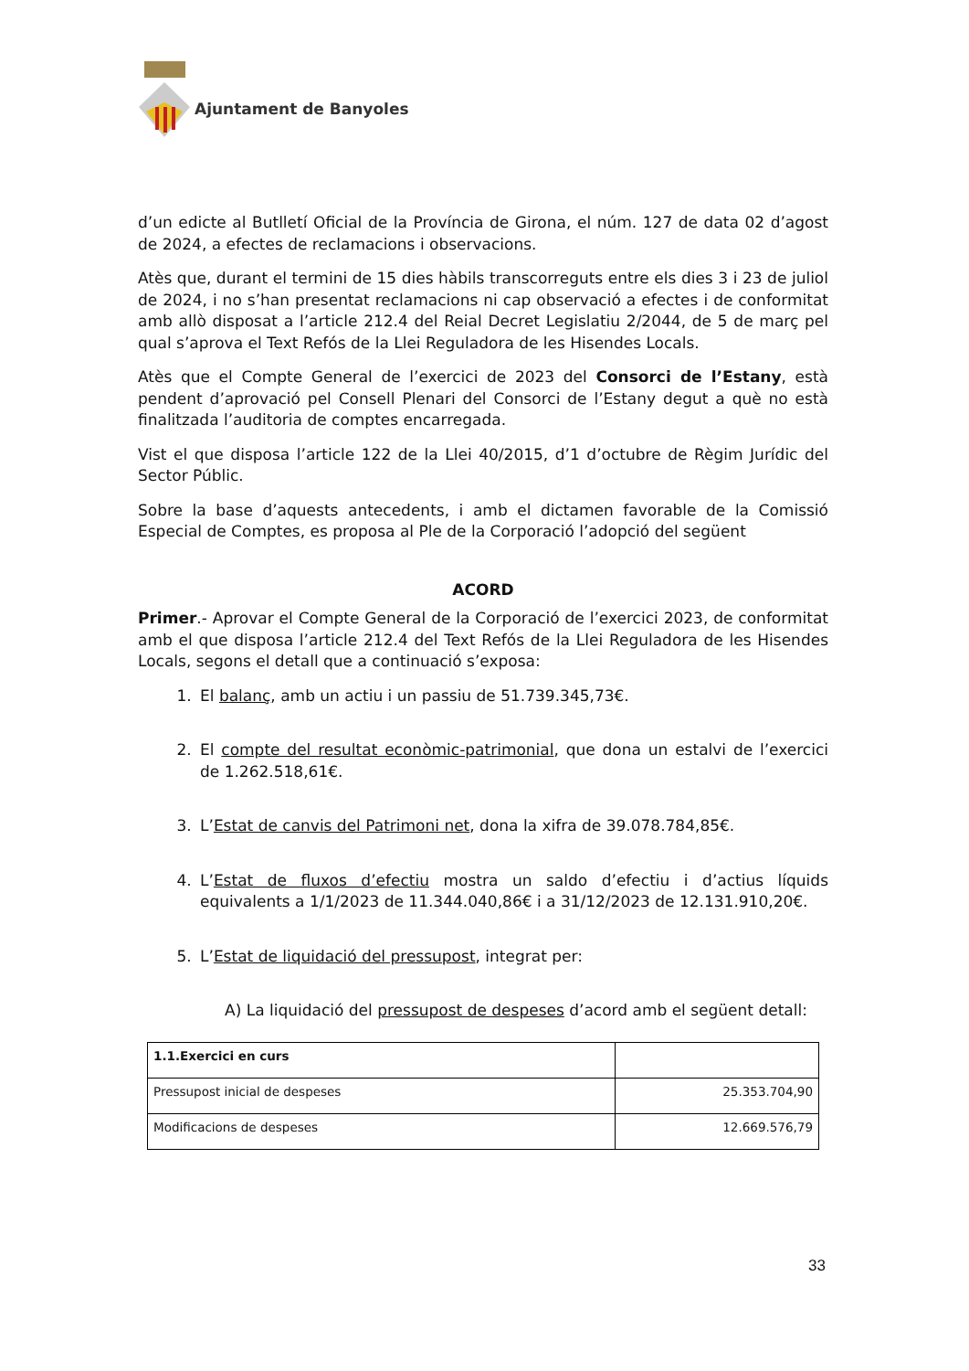Ajuntament de Banyoles
d’un edicte al Butlletí Oficial de la Província de Girona, el núm. 127 de data 02 d’agost de 2024, a efectes de reclamacions i observacions.
Atès que, durant el termini de 15 dies hàbils transcorreguts entre els dies 3 i 23 de juliol de 2024, i no s’han presentat reclamacions ni cap observació a efectes i de conformitat amb allò disposat a l’article 212.4 del Reial Decret Legislatiu 2/2044, de 5 de març pel qual s’aprova el Text Refós de la Llei Reguladora de les Hisendes Locals.
Atès que el Compte General de l’exercici de 2023 del Consorci de l’Estany, està pendent d’aprovació pel Consell Plenari del Consorci de l’Estany degut a què no està finalitzada l’auditoria de comptes encarregada.
Vist el que disposa l’article 122 de la Llei 40/2015, d’1 d’octubre de Règim Jurídic del Sector Públic.
Sobre la base d’aquests antecedents, i amb el dictamen favorable de la Comissió Especial de Comptes, es proposa al Ple de la Corporació l’adopció del següent
ACORD
Primer.- Aprovar el Compte General de la Corporació de l’exercici 2023, de conformitat amb el que disposa l’article 212.4 del Text Refós de la Llei Reguladora de les Hisendes Locals, segons el detall que a continuació s’exposa:
1. El balanç, amb un actiu i un passiu de 51.739.345,73€.
2. El compte del resultat econòmic-patrimonial, que dona un estalvi de l’exercici de 1.262.518,61€.
3. L’Estat de canvis del Patrimoni net, dona la xifra de 39.078.784,85€.
4. L’Estat de fluxos d’efectiu mostra un saldo d’efectiu i d’actius líquids equivalents a 1/1/2023 de 11.344.040,86€ i a 31/12/2023 de 12.131.910,20€.
5. L’Estat de liquidació del pressupost, integrat per:
A) La liquidació del pressupost de despeses d’acord amb el següent detall:
| 1.1.Exercici en curs | |
| Pressupost inicial de despeses | 25.353.704,90 |
| Modificacions de despeses | 12.669.576,79 |
33